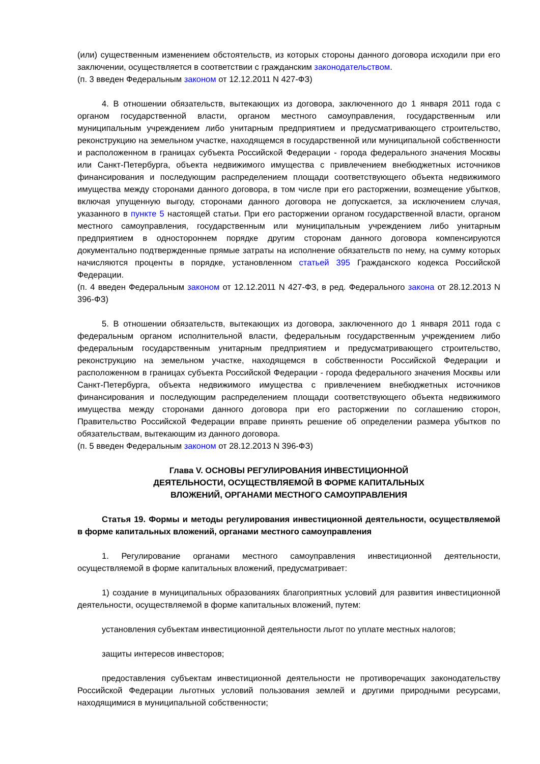(или) существенным изменением обстоятельств, из которых стороны данного договора исходили при его заключении, осуществляется в соответствии с гражданским законодательством.
(п. 3 введен Федеральным законом от 12.12.2011 N 427-ФЗ)
4. В отношении обязательств, вытекающих из договора, заключенного до 1 января 2011 года с органом государственной власти, органом местного самоуправления, государственным или муниципальным учреждением либо унитарным предприятием и предусматривающего строительство, реконструкцию на земельном участке, находящемся в государственной или муниципальной собственности и расположенном в границах субъекта Российской Федерации - города федерального значения Москвы или Санкт-Петербурга, объекта недвижимого имущества с привлечением внебюджетных источников финансирования и последующим распределением площади соответствующего объекта недвижимого имущества между сторонами данного договора, в том числе при его расторжении, возмещение убытков, включая упущенную выгоду, сторонами данного договора не допускается, за исключением случая, указанного в пункте 5 настоящей статьи. При его расторжении органом государственной власти, органом местного самоуправления, государственным или муниципальным учреждением либо унитарным предприятием в одностороннем порядке другим сторонам данного договора компенсируются документально подтвержденные прямые затраты на исполнение обязательств по нему, на сумму которых начисляются проценты в порядке, установленном статьей 395 Гражданского кодекса Российской Федерации.
(п. 4 введен Федеральным законом от 12.12.2011 N 427-ФЗ, в ред. Федерального закона от 28.12.2013 N 396-ФЗ)
5. В отношении обязательств, вытекающих из договора, заключенного до 1 января 2011 года с федеральным органом исполнительной власти, федеральным государственным учреждением либо федеральным государственным унитарным предприятием и предусматривающего строительство, реконструкцию на земельном участке, находящемся в собственности Российской Федерации и расположенном в границах субъекта Российской Федерации - города федерального значения Москвы или Санкт-Петербурга, объекта недвижимого имущества с привлечением внебюджетных источников финансирования и последующим распределением площади соответствующего объекта недвижимого имущества между сторонами данного договора при его расторжении по соглашению сторон, Правительство Российской Федерации вправе принять решение об определении размера убытков по обязательствам, вытекающим из данного договора.
(п. 5 введен Федеральным законом от 28.12.2013 N 396-ФЗ)
Глава V. ОСНОВЫ РЕГУЛИРОВАНИЯ ИНВЕСТИЦИОННОЙ
ДЕЯТЕЛЬНОСТИ, ОСУЩЕСТВЛЯЕМОЙ В ФОРМЕ КАПИТАЛЬНЫХ
ВЛОЖЕНИЙ, ОРГАНАМИ МЕСТНОГО САМОУПРАВЛЕНИЯ
Статья 19. Формы и методы регулирования инвестиционной деятельности, осуществляемой в форме капитальных вложений, органами местного самоуправления
1. Регулирование органами местного самоуправления инвестиционной деятельности, осуществляемой в форме капитальных вложений, предусматривает:
1) создание в муниципальных образованиях благоприятных условий для развития инвестиционной деятельности, осуществляемой в форме капитальных вложений, путем:
установления субъектам инвестиционной деятельности льгот по уплате местных налогов;
защиты интересов инвесторов;
предоставления субъектам инвестиционной деятельности не противоречащих законодательству Российской Федерации льготных условий пользования землей и другими природными ресурсами, находящимися в муниципальной собственности;